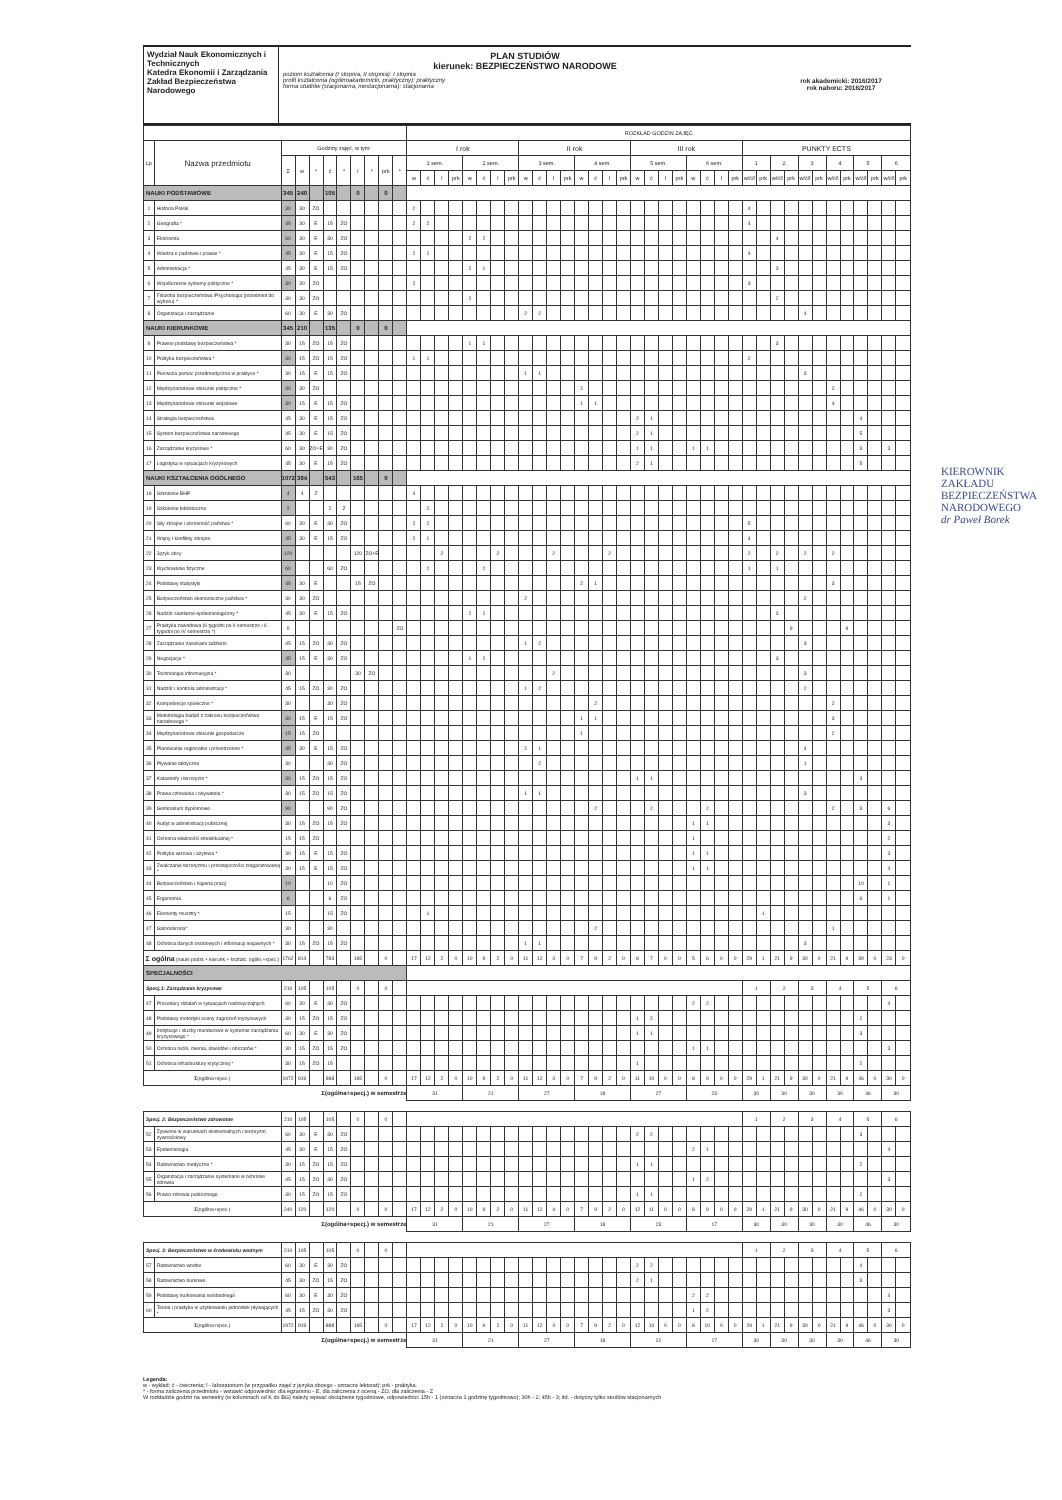Wydział Nauk Ekonomicznych i Technicznych
Katedra Ekonomii i Zarządzania
Zakład Bezpieczeństwa Narodowego
PLAN STUDIÓW
kierunek: BEZPIECZEŃSTWO NARODOWE
poziom kształcenia (I stopnia, II stopnia): I stopnia
profil kształcenia (ogólnoakademicki, praktyczny): praktyczny
forma studiów (stacjonarna, niestacjonarna): stacjonarna
rok akademicki: 2016/2017
rok naboru: 2016/2017
| | | | | | | | | | | | ROZKŁAD GODZIN ZAJĘĆ | | | | | | | | | | | | | | | | | | | | | | | | | | | | | | | | | | | |
| --- | --- | --- | --- | --- | --- | --- | --- | --- | --- | --- | --- | --- | --- | --- | --- | --- | --- | --- | --- | --- | --- | --- | --- | --- | --- | --- | --- | --- | --- | --- | --- | --- | --- | --- | --- | --- | --- | --- | --- | --- | --- | --- | --- | --- | --- | --- |
| Lp | Nazwa przedmiotu | Godziny zajęć, w tym: | | | | | | | | | I rok | | | | | | | | II rok | | | | | | | | III rok | | | | | | | | PUNKTY ECTS | | | | | | | | | | | |
| | | Σ | w | * | ć | * | l | * | prk | * | 1 sem. | | | | 2 sem. | | | | 3 sem. | | | | 4 sem. | | | | 5 sem. | | | | 6 sem. | | | | 1 | | 2 | | 3 | | 4 | | 5 | | 6 | |
| | | | | | | | | | | | w | ć | l | prk | w | ć | l | prk | w | ć | l | prk | w | ć | l | prk | w | ć | l | prk | w | ć | l | prk | w/ć/l | prk | w/ć/l | prk | w/ć/l | prk | w/ć/l | prk | w/ć/l | prk | w/ć/l | prk |
| NAUKI PODSTAWOWE | | 345 | 240 | | 105 | | 0 | | 0 | | | | | | | | | | | | | | | | | | | | | | | | | | | | | | | | | | | | | |
| 1 | Historia Polski | 30 | 30 | ZO | | | | | | | 2 | | | | | | | | | | | | | | | | | | | | | | | | 4 | | | | | | | | | | | |
| 2 | Geografia * | 45 | 30 | E | 15 | ZO | | | | | 2 | 2 | | | | | | | | | | | | | | | | | | | | | | | 4 | | | | | | | | | | | |
| 3 | Ekonomia | 60 | 30 | E | 30 | ZO | | | | | | | | | 2 | 2 | | | | | | | | | | | | | | | | | | | | | 4 | | | | | | | | | |
| 4 | Wiedza o państwie i prawie * | 45 | 30 | E | 15 | ZO | | | | | 2 | 1 | | | | | | | | | | | | | | | | | | | | | | | 4 | | | | | | | | | | | |
| 5 | Administracja * | 45 | 30 | E | 15 | ZO | | | | | | | | | 2 | 1 | | | | | | | | | | | | | | | | | | | | | 3 | | | | | | | | | |
| 6 | Współczesne systemy polityczne * | 30 | 30 | ZO | | | | | | | 2 | | | | | | | | | | | | | | | | | | | | | | | | 3 | | | | | | | | | | | |
| 7 | Filozofia bezpieczeństwa /Psychologia (przedmiot do wyboru) * | 30 | 30 | ZO | | | | | | | | | | | 2 | | | | | | | | | | | | | | | | | | | | | | 2 | | | | | | | | | |
| 8 | Organizacja i zarządzanie | 60 | 30 | E | 30 | ZO | | | | | | | | | | | | | 2 | 2 | | | | | | | | | | | | | | | | | | | 4 | | | | | | | |
| NAUKI KIERUNKOWE | | 345 | 210 | | 135 | | 0 | | 0 | | | | | | | | | | | | | | | | | | | | | | | | | | | | | | | | | | | | | |
| 9 | Prawne podstawy bezpieczeństwa * | 30 | 15 | ZO | 15 | ZO | | | | | | | | | 1 | 1 | | | | | | | | | | | | | | | | | | | | | 3 | | | | | | | | | |
| 10 | Polityka bezpieczeństwa * | 30 | 15 | ZO | 15 | ZO | | | | | 1 | 1 | | | | | | | | | | | | | | | | | | | | | | | 2 | | | | | | | | | | | |
| 11 | Pierwsza pomoc przedmedyczna w praktyce * | 30 | 15 | E | 15 | ZO | | | | | | | | | | | | | 1 | 1 | | | | | | | | | | | | | | | | | | | 3 | | | | | | | |
| 12 | Międzynarodowe stosunki polityczne * | 30 | 30 | ZO | | | | | | | | | | | | | | | | | | | 2 | | | | | | | | | | | | | | | | | | 2 | | | | | |
| 13 | Międzynarodowe stosunki wojskowe | 30 | 15 | E | 15 | ZO | | | | | | | | | | | | | | | | | 1 | 1 | | | | | | | | | | | | | | | | | 4 | | | | | |
| 14 | Strategia bezpieczeństwa | 45 | 30 | E | 15 | ZO | | | | | | | | | | | | | | | | | | | | | 2 | 1 | | | | | | | | | | | | | | | 4 | | | |
| 15 | System bezpieczeństwa narodowego | 45 | 30 | E | 15 | ZO | | | | | | | | | | | | | | | | | | | | | 2 | 1 | | | | | | | | | | | | | | | 5 | | | |
| 16 | Zarządzanie kryzysowe * | 60 | 30 | ZO+E | 30 | ZO | | | | | | | | | | | | | | | | | | | | | 1 | 1 | | | 1 | 1 | | | | | | | | | | | 3 | | 3 | |
| 17 | Logistyka w sytuacjach kryzysowych | 45 | 30 | E | 15 | ZO | | | | | | | | | | | | | | | | | | | | | 2 | 1 | | | | | | | | | | | | | | | 5 | | | |
| NAUKI KSZTAŁCENIA OGÓLNEGO | | 1072 | 364 | | 543 | | 165 | | 0 | | | | | | | | | | | | | | | | | | | | | | | | | | | | | | | | | | | | | |
| 18 | Szkolenie BHP | 4 | 4 | Z | | | | | | | 4 | | | | | | | | | | | | | | | | | | | | | | | | | | | | | | | | | | | |
| 19 | Szkolenie biblioteczne | 2 | | | 2 | Z | | | | | | 2 | | | | | | | | | | | | | | | | | | | | | | | | | | | | | | | | | | |
| 20 | Siły zbrojne i obronność państwa * | 60 | 30 | E | 30 | ZO | | | | | 2 | 2 | | | | | | | | | | | | | | | | | | | | | | | 5 | | | | | | | | | | | |
| 21 | Wojny i konflikty zbrojne | 45 | 30 | E | 15 | ZO | | | | | 2 | 1 | | | | | | | | | | | | | | | | | | | | | | | 4 | | | | | | | | | | | |
| 22 | Język obcy | 120 | | | | | 120 | ZO+E | | | | | 2 | | | | 2 | | | | 2 | | | | 2 | | | | | | | | | | 2 | | 2 | | 2 | | 2 | | | | | |
| 23 | Wychowanie fizyczne | 60 | | | 60 | ZO | | | | | | 2 | | | | 2 | | | | | | | | | | | | | | | | | | | 1 | | 1 | | | | | | | | | |
| 24 | Podstawy statystyki | 45 | 30 | E | | | 15 | ZO | | | | | | | | | | | | | | | 2 | 1 | | | | | | | | | | | | | | | | | 3 | | | | | |
| 25 | Bezpieczeństwo ekonomiczne państwa * | 30 | 30 | ZO | | | | | | | | | | | | | | | 2 | | | | | | | | | | | | | | | | | | | | 2 | | | | | | | |
| 26 | Nadzór sanitarno-epidemiologiczny * | 45 | 30 | E | 15 | ZO | | | | | | | | | 2 | 1 | | | | | | | | | | | | | | | | | | | | | 3 | | | | | | | | | |
| 27 | Praktyka zawodowa (6 tygodni po II semestrze i 6 tygodni po IV semestrze *) | 0 | | | | | | | | ZO | | | | | | | | | | | | | | | | | | | | | | | | | | | | 9 | | | | 9 | | | | |
| 28 | Zarządzanie zasobami ludzkimi | 45 | 15 | ZO | 30 | ZO | | | | | | | | | | | | | 1 | 2 | | | | | | | | | | | | | | | | | | | 3 | | | | | | | |
| 29 | Negocjacje * | 45 | 15 | E | 30 | ZO | | | | | | | | | 1 | 2 | | | | | | | | | | | | | | | | | | | | | 3 | | | | | | | | | |
| 30 | Technologia informacyjna * | 30 | | | | | 30 | ZO | | | | | | | | | | | | | 2 | | | | | | | | | | | | | | | | | | 3 | | | | | | | |
| 31 | Nadzór i kontrola administracji * | 45 | 15 | ZO | 30 | ZO | | | | | | | | | | | | | 1 | 2 | | | | | | | | | | | | | | | | | | | 2 | | | | | | | |
| 32 | Kompetencje społeczne * | 30 | | | 30 | ZO | | | | | | | | | | | | | | | | | | 2 | | | | | | | | | | | | | | | | | 2 | | | | | |
| 33 | Metodologia badań z zakresu bezpieczeństwa narodowego * | 30 | 15 | E | 15 | ZO | | | | | | | | | | | | | | | | | 1 | 1 | | | | | | | | | | | | | | | | | 3 | | | | | |
| 34 | Międzynarodowe stosunki gospodarcze | 15 | 15 | ZO | | | | | | | | | | | | | | | | | | | 1 | | | | | | | | | | | | | | | | | | 2 | | | | | |
| 35 | Planowanie regionalne i przestrzenne * | 45 | 30 | E | 15 | ZO | | | | | | | | | | | | | 2 | 1 | | | | | | | | | | | | | | | | | | | 4 | | | | | | | |
| 36 | Pływanie taktyczne | 30 | | | 30 | ZO | | | | | | | | | | | | | | 2 | | | | | | | | | | | | | | | | | | | 1 | | | | | | | |
| 37 | Katastrofy i terroryzm * | 30 | 15 | ZO | 15 | ZO | | | | | | | | | | | | | | | | | | | | | 1 | 1 | | | | | | | | | | | | | | | 3 | | | |
| 38 | Prawa człowieka i obywatela * | 30 | 15 | ZO | 15 | ZO | | | | | | | | | | | | | 1 | 1 | | | | | | | | | | | | | | | | | | | 3 | | | | | | | |
| 39 | Seminarium dyplomowe | 90 | | | 90 | ZO | | | | | | | | | | | | | | | | | | 2 | | | | 2 | | | | 2 | | | | | | | | | 2 | | 3 | | 6 | |
| 40 | Audyt w administracji publicznej | 30 | 15 | ZO | 15 | ZO | | | | | | | | | | | | | | | | | | | | | | | | | 1 | 1 | | | | | | | | | | | | | 3 | |
| 41 | Ochrona własności intelektualnej * | 15 | 15 | ZO | | | | | | | | | | | | | | | | | | | | | | | | | | | 1 | | | | | | | | | | | | | | 2 | |
| 42 | Polityka wizowa i azylowa * | 30 | 15 | E | 15 | ZO | | | | | | | | | | | | | | | | | | | | | | | | | 1 | 1 | | | | | | | | | | | | | 3 | |
| 43 | Zwalczanie terroryzmu i przestępczości zorganizowanej * | 30 | 15 | E | 15 | ZO | | | | | | | | | | | | | | | | | | | | | | | | | 1 | 1 | | | | | | | | | | | | | 4 | |
| 44 | Bezpieczeństwo i higiena pracy | 10 | | | 10 | ZO | | | | | | | | | | | | | | | | | | | | | | | | | | | | | | | | | | | | | 10 | | 1 | |
| 45 | Ergonomia | 6 | | | 6 | ZO | | | | | | | | | | | | | | | | | | | | | | | | | | | | | | | | | | | | | 6 | | 1 | |
| 46 | Elementy musztry * | 15 | | | 15 | ZO | | | | | | 1 | | | | | | | | | | | | | | | | | | | | | | | | 1 | | | | | | | | | | |
| 47 | Samoobrona* | 30 | | | 30 | | | | | | | | | | | | | | | | | | | 2 | | | | | | | | | | | | | | | | | 1 | | | | | |
| 48 | Ochrona danych osobowych i informacji niejawnych * | 30 | 15 | ZO | 15 | ZO | | | | | | | | | | | | | 1 | 1 | | | | | | | | | | | | | | | | | | | 3 | | | | | | | |
| Σ ogólna (nauki podst.+ kierunk.+ kształc. ogóln.+spec.) | | 1762 | 814 | | 783 | | 165 | | 0 | | 17 | 12 | 2 | 0 | 10 | 9 | 2 | 0 | 11 | 12 | 4 | 0 | 7 | 9 | 2 | 0 | 8 | 7 | 0 | 0 | 5 | 6 | 0 | 0 | 29 | 1 | 21 | 9 | 30 | 0 | 21 | 9 | 39 | 0 | 23 | 0 |
| SPECJALNOŚCI | | | | | | | | | | | | | | | | | | | | | | | | | | | | | | | | | | | | | | | | | | | | | | |
| Specj.1: Zarządzanie kryzysowe | | 210 | 105 | | 105 | | 0 | | 0 | | | | | | | | | | | | | | | | | | | | | | | | | | 1 | | 2 | | 3 | | 4 | | 5 | | 6 | |
| 47 | Procedury działań w sytuacjach nadzwyczajnych | 60 | 30 | E | 30 | ZO | | | | | | | | | | | | | | | | | | | | | | | | | 2 | 2 | | | | | | | | | | | | | 4 | |
| 48 | Podstawy metodyki oceny zagrożeń kryzysowych | 30 | 15 | ZO | 15 | ZO | | | | | | | | | | | | | | | | | | | | | 1 | 2 | | | | | | | | | | | | | | | 2 | | | |
| 49 | Instytucje i służby mundurowe w systemie zarządzania kryzysowego * | 60 | 30 | E | 30 | ZO | | | | | | | | | | | | | | | | | | | | | 1 | 1 | | | | | | | | | | | | | | | 3 | | | |
| 50 | Ochrona osób, mienia, obiektów i obszarów * | 30 | 15 | ZO | 15 | ZO | | | | | | | | | | | | | | | | | | | | | | | | | 1 | 1 | | | | | | | | | | | | | 3 | |
| 51 | Ochrona infrastruktury krytycznej * | 30 | 15 | ZO | 15 | | | | | | | | | | | | | | | | | | | | | | 1 | | | | | | | | | | | | | | | | 2 | | | |
| Σ (ogólna+spec.) | | 1972 | 919 | | 888 | | 165 | | 0 | | 17 | 12 | 2 | 0 | 10 | 9 | 2 | 0 | 11 | 12 | 4 | 0 | 7 | 9 | 2 | 0 | 11 | 10 | 0 | 0 | 8 | 9 | 0 | 0 | 29 | 1 | 21 | 9 | 30 | 0 | 21 | 9 | 46 | 0 | 30 | 0 |
| Σ(ogólna+specj.) w semestrze | | | | | | | | | | | 31 | | | | 21 | | | | 27 | | | | 18 | | | | 27 | | | | 23 | | | | 30 | | 30 | | 30 | | 30 | | 46 | | 30 | |
| Specj. 2: Bezpieczeństwo zdrowotne | | 210 | 105 | | 105 | | 0 | | 0 | | | | | | | | | | | | | | | | | | | | | | | | | | 1 | | 2 | | 3 | | 4 | | 5 | | 6 | |
| 52 | Żywienie w warunkach ekstremalnych i terroryzm żywnościowy | 60 | 30 | E | 30 | ZO | | | | | | | | | | | | | | | | | | | | | 2 | 2 | | | | | | | | | | | | | | | 3 | | | |
| 53 | Epidemiologia | 45 | 30 | E | 15 | ZO | | | | | | | | | | | | | | | | | | | | | | | | | 2 | 1 | | | | | | | | | | | | | 4 | |
| 54 | Ratownictwo medyczne * | 30 | 15 | ZO | 15 | ZO | | | | | | | | | | | | | | | | | | | | | 1 | 1 | | | | | | | | | | | | | | | 2 | | | |
| 55 | Organizacja i zarządzanie systemami w ochronie zdrowia | 45 | 15 | ZO | 30 | ZO | | | | | | | | | | | | | | | | | | | | | | | | | 1 | 2 | | | | | | | | | | | | | 3 | |
| 56 | Prawo zdrowia publicznego | 30 | 15 | ZO | 15 | ZO | | | | | | | | | | | | | | | | | | | | | 1 | 1 | | | | | | | | | | | | | | | 2 | | | |
| Σ (ogólna+spec.) | | 240 | 120 | | 120 | | 0 | | 0 | | 17 | 12 | 2 | 0 | 10 | 9 | 2 | 0 | 11 | 12 | 4 | 0 | 7 | 9 | 2 | 0 | 12 | 11 | 0 | 0 | 8 | 9 | 0 | 0 | 29 | 1 | 21 | 9 | 30 | 0 | 21 | 9 | 46 | 0 | 30 | 0 |
| Σ(ogólna+specj.) w semestrze | | | | | | | | | | | 31 | | | | 21 | | | | 27 | | | | 18 | | | | 23 | | | | 17 | | | | 30 | | 30 | | 30 | | 30 | | 46 | | 30 | |
| Specj. 3: Bezpieczeństwo w środowisku wodnym | | 210 | 105 | | 105 | | 0 | | 0 | | | | | | | | | | | | | | | | | | | | | | | | | | 1 | | 2 | | 3 | | 4 | | 5 | | 6 | |
| 57 | Ratownictwo wodne | 60 | 30 | E | 30 | ZO | | | | | | | | | | | | | | | | | | | | | 2 | 2 | | | | | | | | | | | | | | | 4 | | | |
| 58 | Ratownictwo nurkowe | 45 | 30 | ZO | 15 | ZO | | | | | | | | | | | | | | | | | | | | | 2 | 1 | | | | | | | | | | | | | | | 3 | | | |
| 59 | Podstawy nurkowania swobodnego | 60 | 30 | E | 30 | ZO | | | | | | | | | | | | | | | | | | | | | | | | | 2 | 2 | | | | | | | | | | | | | 4 | |
| 60 | Teoria i praktyka w użytkowaniu jednostek pływających * | 45 | 15 | ZO | 30 | ZO | | | | | | | | | | | | | | | | | | | | | | | | | 1 | 2 | | | | | | | | | | | | | 3 | |
| Σ (ogólna+spec.) | | 1972 | 919 | | 888 | | 165 | | 0 | | 17 | 12 | 2 | 0 | 10 | 9 | 2 | 0 | 11 | 12 | 4 | 0 | 7 | 9 | 2 | 0 | 12 | 10 | 0 | 0 | 8 | 10 | 0 | 0 | 29 | 1 | 21 | 9 | 30 | 0 | 21 | 9 | 46 | 0 | 30 | 0 |
| Σ(ogólna+specj.) w semestrze | | | | | | | | | | | 31 | | | | 21 | | | | 27 | | | | 18 | | | | 21 | | | | 17 | | | | 30 | | 30 | | 30 | | 30 | | 46 | | 30 | |
Legenda:
w - wykład; ć - ćwiczenia; l - laboratorium (w przypadku zajęć z języka obcego - oznacza lektorat); prk - praktyka.
* - forma zaliczenia przedmiotu - wstawić odpowiednio: dla egzaminu - E, dla zaliczenia z oceną - ZO, dla zaliczenia - Z
W rozkładzie godzin na semestry (w kolumnach od K do BG) należy wpisać obciążenie tygodniowe, odpowiednio: 15h - 1 (oznacza 1 godzinę tygodniowo); 30h - 2; 45h - 3; itd. - dotyczy tylko studiów stacjonarnych
KIEROWNIK ZAKŁADU BEZPIECZEŃSTWA NARODOWEGO
dr Paweł Borek